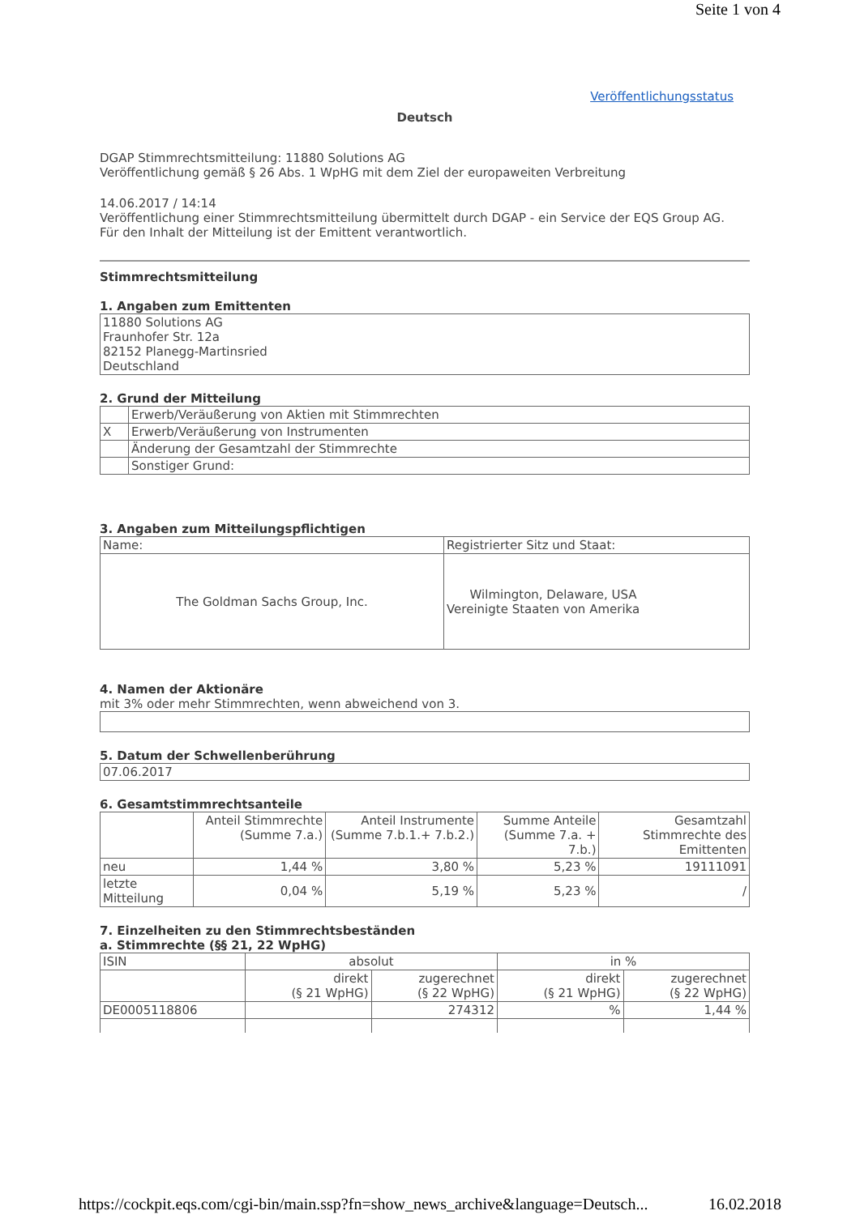Seite 1 von 4
Veröffentlichungsstatus
Deutsch
DGAP Stimmrechtsmitteilung: 11880 Solutions AG
Veröffentlichung gemäß § 26 Abs. 1 WpHG mit dem Ziel der europaweiten Verbreitung
14.06.2017 / 14:14
Veröffentlichung einer Stimmrechtsmitteilung übermittelt durch DGAP - ein Service der EQS Group AG.
Für den Inhalt der Mitteilung ist der Emittent verantwortlich.
Stimmrechtsmitteilung
1. Angaben zum Emittenten
| 11880 Solutions AG Fraunhofer Str. 12a 82152 Planegg-Martinsried Deutschland |
2. Grund der Mitteilung
| | Erwerb/Veräußerung von Aktien mit Stimmrechten |
| X | Erwerb/Veräußerung von Instrumenten |
| | Änderung der Gesamtzahl der Stimmrechte |
| | Sonstiger Grund: |
3. Angaben zum Mitteilungspflichtigen
| Name: | Registrierter Sitz und Staat: |
| The Goldman Sachs Group, Inc. | Wilmington, Delaware, USA Vereinigte Staaten von Amerika |
4. Namen der Aktionäre
mit 3% oder mehr Stimmrechten, wenn abweichend von 3.
5. Datum der Schwellenberührung
| 07.06.2017 |
6. Gesamtstimmrechtsanteile
| | Anteil Stimmrechte (Summe 7.a.) | Anteil Instrumente (Summe 7.b.1.+ 7.b.2.) | Summe Anteile (Summe 7.a. + 7.b.) | Gesamtzahl Stimmrechte des Emittenten |
| --- | --- | --- | --- | --- |
| neu | 1,44 % | 3,80 % | 5,23 % | 19111091 |
| letzte Mitteilung | 0,04 % | 5,19 % | 5,23 % | / |
7. Einzelheiten zu den Stimmrechtsbeständen
a. Stimmrechte (§§ 21, 22 WpHG)
| ISIN | absolut | | in % | |
| | direkt (§ 21 WpHG) | zugerechnet (§ 22 WpHG) | direkt (§ 21 WpHG) | zugerechnet (§ 22 WpHG) |
| DE0005118806 | | 274312 | % | 1,44 % |
https://cockpit.eqs.com/cgi-bin/main.ssp?fn=show_news_archive&language=Deutsch... 16.02.2018